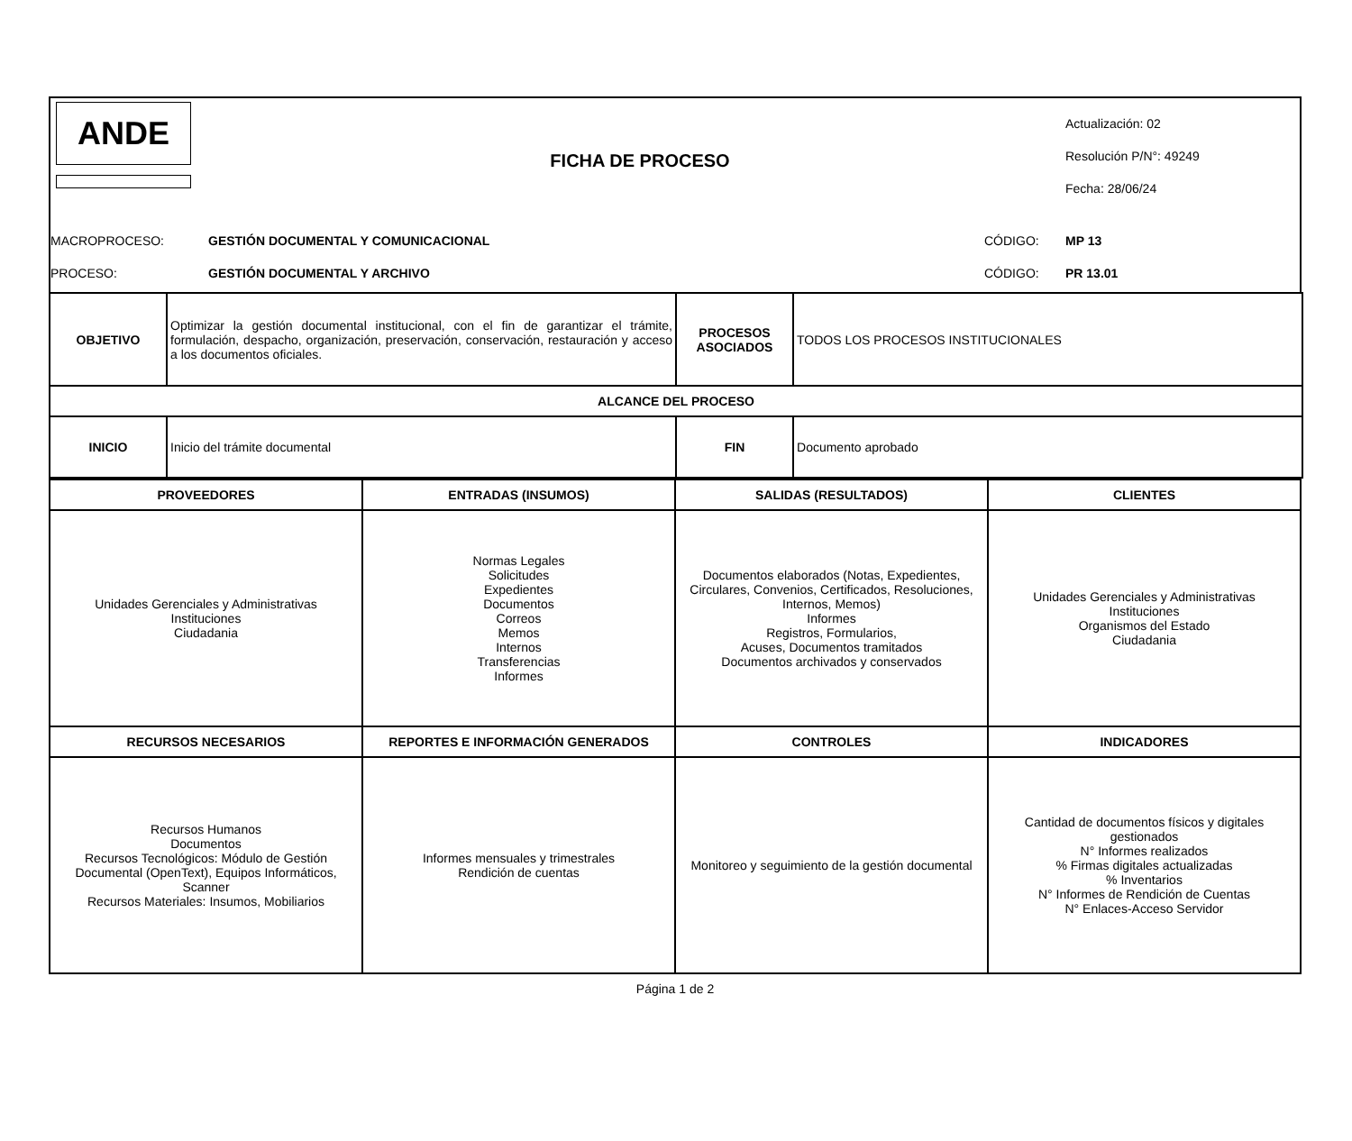ANDE
FICHA DE PROCESO
Actualización: 02
Resolución P/N°: 49249
Fecha: 28/06/24
MACROPROCESO:
GESTIÓN DOCUMENTAL Y COMUNICACIONAL
CÓDIGO: MP 13
PROCESO: GESTIÓN DOCUMENTAL Y ARCHIVO CÓDIGO: PR 13.01
| OBJETIVO | Optimizar la gestión documental institucional, con el fin de garantizar el trámite, formulación, despacho, organización, preservación, conservación, restauración y acceso a los documentos oficiales. | PROCESOS ASOCIADOS | TODOS LOS PROCESOS INSTITUCIONALES |
| ALCANCE DEL PROCESO | | | |
| INICIO | Inicio del trámite documental | FIN | Documento aprobado |
| PROVEEDORES | ENTRADAS (INSUMOS) | SALIDAS (RESULTADOS) | CLIENTES |
| --- | --- | --- | --- |
| Unidades Gerenciales y Administrativas Instituciones Ciudadania | Normas Legales Solicitudes Expedientes Documentos Correos Memos Internos Transferencias Informes | Documentos elaborados (Notas, Expedientes, Circulares, Convenios, Certificados, Resoluciones, Internos, Memos) Informes Registros, Formularios, Acuses, Documentos tramitados Documentos archivados y conservados | Unidades Gerenciales y Administrativas Instituciones Organismos del Estado Ciudadania |
| RECURSOS NECESARIOS | REPORTES E INFORMACIÓN GENERADOS | CONTROLES | INDICADORES |
| Recursos Humanos Documentos Recursos Tecnológicos: Módulo de Gestión Documental (OpenText), Equipos Informáticos, Scanner Recursos Materiales: Insumos, Mobiliarios | Informes mensuales y trimestrales Rendición de cuentas | Monitoreo y seguimiento de la gestión documental | Cantidad de documentos físicos y digitales gestionados N° Informes realizados % Firmas digitales actualizadas % Inventarios N° Informes de Rendición de Cuentas N° Enlaces-Acceso Servidor |
Página 1 de 2